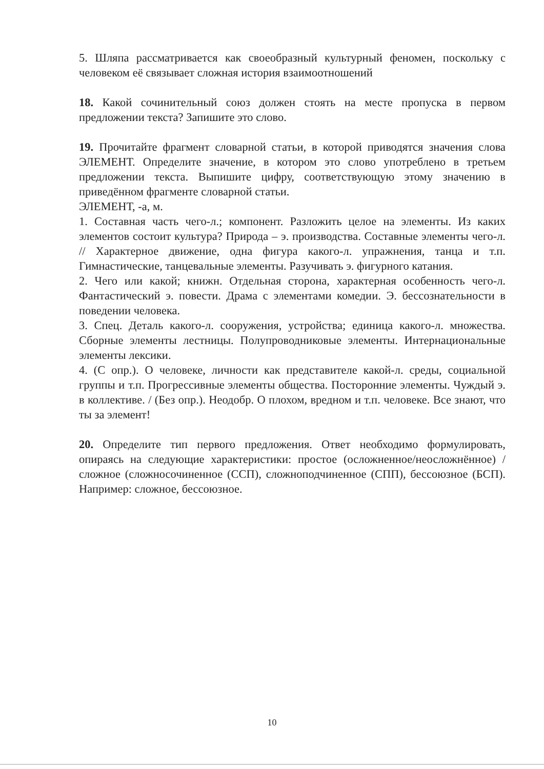5. Шляпа рассматривается как своеобразный культурный феномен, поскольку с человеком её связывает сложная история взаимоотношений
18. Какой сочинительный союз должен стоять на месте пропуска в первом предложении текста? Запишите это слово.
19. Прочитайте фрагмент словарной статьи, в которой приводятся значения слова ЭЛЕМЕНТ. Определите значение, в котором это слово употреблено в третьем предложении текста. Выпишите цифру, соответствующую этому значению в приведённом фрагменте словарной статьи.
ЭЛЕМЕНТ, -а, м.
1. Составная часть чего-л.; компонент. Разложить целое на элементы. Из каких элементов состоит культура? Природа – э. производства. Составные элементы чего-л. // Характерное движение, одна фигура какого-л. упражнения, танца и т.п. Гимнастические, танцевальные элементы. Разучивать э. фигурного катания.
2. Чего или какой; книжн. Отдельная сторона, характерная особенность чего-л. Фантастический э. повести. Драма с элементами комедии. Э. бессознательности в поведении человека.
3. Спец. Деталь какого-л. сооружения, устройства; единица какого-л. множества. Сборные элементы лестницы. Полупроводниковые элементы. Интернациональные элементы лексики.
4. (С опр.). О человеке, личности как представителе какой-л. среды, социальной группы и т.п. Прогрессивные элементы общества. Посторонние элементы. Чуждый э. в коллективе. / (Без опр.). Неодобр. О плохом, вредном и т.п. человеке. Все знают, что ты за элемент!
20. Определите тип первого предложения. Ответ необходимо формулировать, опираясь на следующие характеристики: простое (осложненное/неосложнённое) / сложное (сложносочиненное (ССП), сложноподчиненное (СПП), бессоюзное (БСП). Например: сложное, бессоюзное.
10